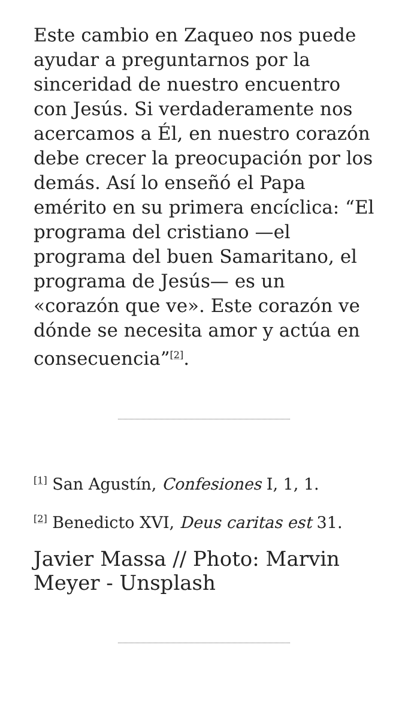Este cambio en Zaqueo nos puede ayudar a preguntarnos por la sinceridad de nuestro encuentro con Jesús. Si verdaderamente nos acercamos a Él, en nuestro corazón debe crecer la preocupación por los demás. Así lo enseñó el Papa emérito en su primera encíclica: “El programa del cristiano —el programa del buen Samaritano, el programa de Jesús— es un «corazón que ve». Este corazón ve dónde se necesita amor y actúa en consecuencia”<sup>[2]</sup>.
<sup>[1]</sup> San Agustín, Confesiones I, 1, 1.
<sup>[2]</sup> Benedicto XVI, Deus caritas est 31.
Javier Massa // Photo: Marvin Meyer - Unsplash